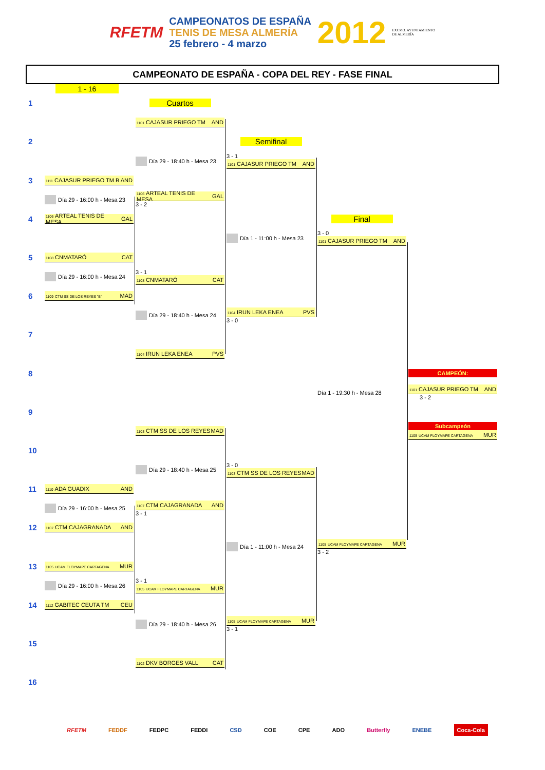RFETM
CAMPEONATOS DE ESPAÑA
TENIS DE MESA ALMERÍA
25 febrero - 4 marzo
2012 EXCMO. AYUNTAMIENTO
DE ALMERÍA
CAMPEONATO DE ESPAÑA - COPA DEL REY - FASE FINAL
1 - 16
1
Cuartos
1101 CAJASUR PRIEGO TM AND
2
Semifinal
Día 29 - 18:40 h - Mesa 23
3 - 1
1101 CAJASUR PRIEGO TM AND
3
1111 CAJASUR PRIEGO TM B AND
Día 29 - 16:00 h - Mesa 23
1106 ARTEAL TENIS DE MESA GAL
3 - 2
4
1106 ARTEAL TENIS DE MESA GAL
Final
Día 1 - 11:00 h - Mesa 23
3 - 0
1101 CAJASUR PRIEGO TM AND
5
1108 CNMATARÓ CAT
Día 29 - 16:00 h - Mesa 24
3 - 1
1108 CNMATARÓ CAT
6
1109 CTM SS DE LOS REYES "B" MAD
Día 29 - 18:40 h - Mesa 24
1104 IRUN LEKA ENEA PVS
3 - 0
7
1104 IRUN LEKA ENEA PVS
8
CAMPEÓN:
Día 1 - 19:30 h - Mesa 28
1101 CAJASUR PRIEGO TM AND
3 - 2
9
1103 CTM SS DE LOS REYES MAD
Subcampeón
1105 UCAM FLOYMAPE CARTAGENA MUR
10
Día 29 - 18:40 h - Mesa 25
3 - 0
1103 CTM SS DE LOS REYES MAD
11
1110 ADA GUADIX AND
Día 29 - 16:00 h - Mesa 25
1107 CTM CAJAGRANADA AND
3 - 1
12
1107 CTM CAJAGRANADA AND
Día 1 - 11:00 h - Mesa 24
1105 UCAM FLOYMAPE CARTAGENA MUR
3 - 2
13
1105 UCAM FLOYMAPE CARTAGENA MUR
Día 29 - 16:00 h - Mesa 26
3 - 1
1105 UCAM FLOYMAPE CARTAGENA MUR
14
1112 GABITEC CEUTA TM CEU
Día 29 - 18:40 h - Mesa 26
1105 UCAM FLOYMAPE CARTAGENA MUR
3 - 1
15
1102 DKV BORGES VALL CAT
16
RFETM FEDDF FEDPC FEDDI CSD COE CPE ADO Butterfly ENEBE Coca-Cola